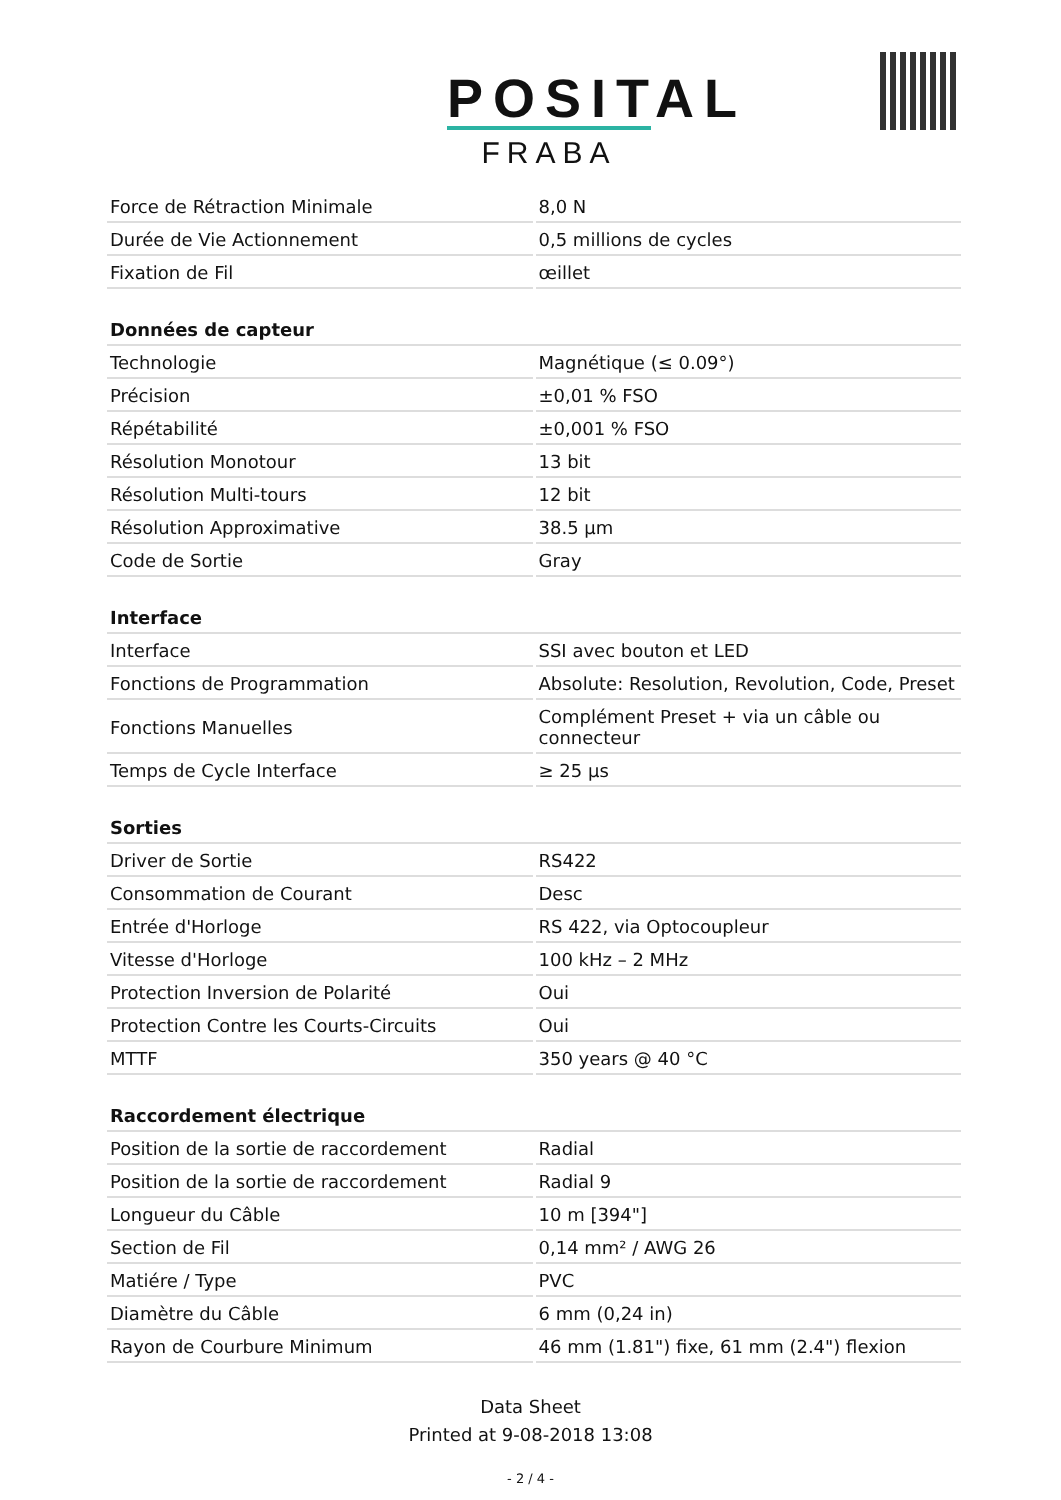POSITAL
FRABA
| Force de Rétraction Minimale | 8,0 N |
| Durée de Vie Actionnement | 0,5 millions de cycles |
| Fixation de Fil | œillet |
| Données de capteur | |
| Technologie | Magnétique (≤ 0.09°) |
| Précision | ±0,01 % FSO |
| Répétabilité | ±0,001 % FSO |
| Résolution Monotour | 13 bit |
| Résolution Multi-tours | 12 bit |
| Résolution Approximative | 38.5 µm |
| Code de Sortie | Gray |
| Interface | |
| Interface | SSI avec bouton et LED |
| Fonctions de Programmation | Absolute: Resolution, Revolution, Code, Preset |
| Fonctions Manuelles | Complément Preset + via un câble ou connecteur |
| Temps de Cycle Interface | ≥ 25 µs |
| Sorties | |
| Driver de Sortie | RS422 |
| Consommation de Courant | Desc |
| Entrée d'Horloge | RS 422, via Optocoupleur |
| Vitesse d'Horloge | 100 kHz – 2 MHz |
| Protection Inversion de Polarité | Oui |
| Protection Contre les Courts-Circuits | Oui |
| MTTF | 350 years @ 40 °C |
| Raccordement électrique | |
| Position de la sortie de raccordement | Radial |
| Position de la sortie de raccordement | Radial 9 |
| Longueur du Câble | 10 m [394"] |
| Section de Fil | 0,14 mm² / AWG 26 |
| Matiére / Type | PVC |
| Diamètre du Câble | 6 mm (0,24 in) |
| Rayon de Courbure Minimum | 46 mm (1.81") fixe, 61 mm (2.4") flexion |
Data Sheet
Printed at 9-08-2018 13:08
- 2 / 4 -